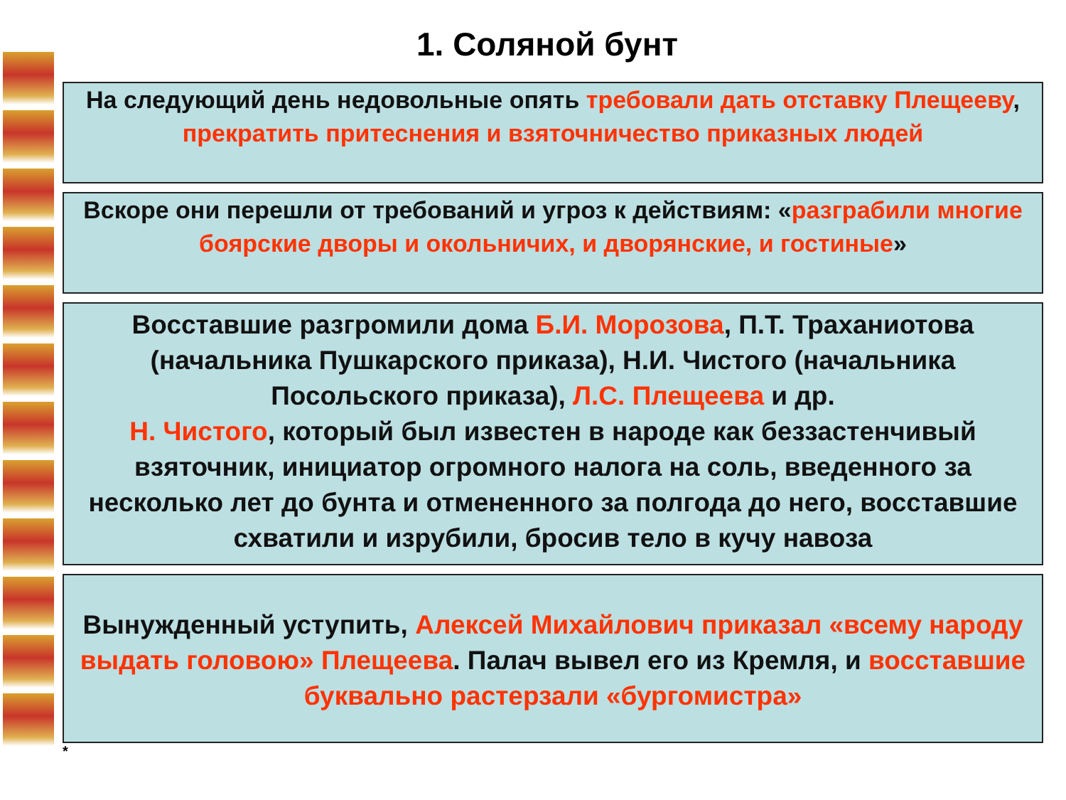1. Соляной бунт
На следующий день недовольные опять требовали дать отставку Плещееву, прекратить притеснения и взяточничество приказных людей
Вскоре они перешли от требований и угроз к действиям: «разграбили многие боярские дворы и окольничих, и дворянские, и гостиные»
Восставшие разгромили дома Б.И. Морозова, П.Т. Траханиотова (начальника Пушкарского приказа), Н.И. Чистого (начальника Посольского приказа), Л.С. Плещеева и др.
Н. Чистого, который был известен в народе как беззастенчивый взяточник, инициатор огромного налога на соль, введенного за несколько лет до бунта и отмененного за полгода до него, восставшие схватили и изрубили, бросив тело в кучу навоза
Вынужденный уступить, Алексей Михайлович приказал «всему народу выдать головою» Плещеева. Палач вывел его из Кремля, и восставшие буквально растерзали «бургомистра»
*